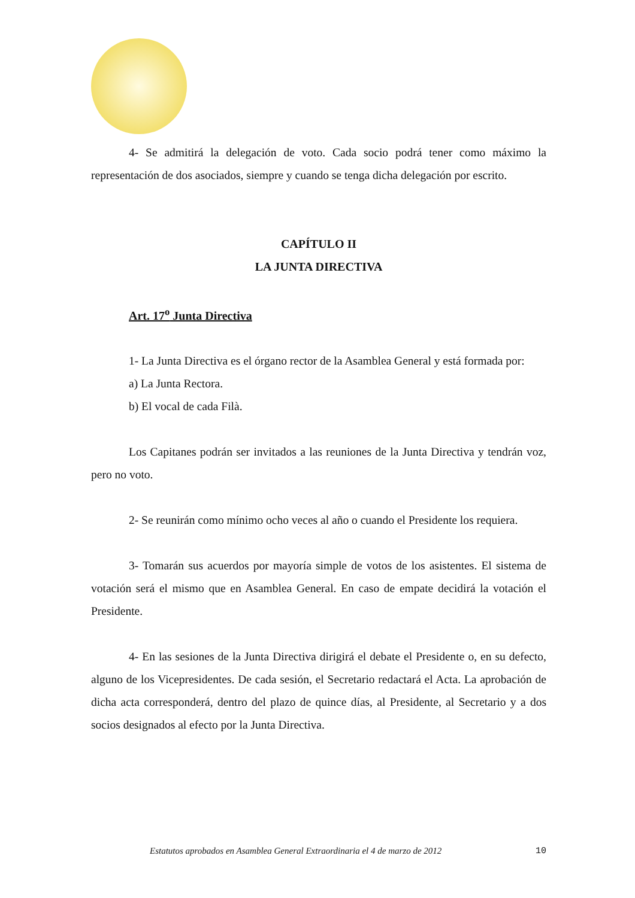4- Se admitirá la delegación de voto. Cada socio podrá tener como máximo la representación de dos asociados, siempre y cuando se tenga dicha delegación por escrito.
CAPÍTULO II
LA JUNTA DIRECTIVA
Art. 17<sup>o</sup> Junta Directiva
1- La Junta Directiva es el órgano rector de la Asamblea General y está formada por:
a) La Junta Rectora.
b) El vocal de cada Filà.
Los Capitanes podrán ser invitados a las reuniones de la Junta Directiva y tendrán voz, pero no voto.
2- Se reunirán como mínimo ocho veces al año o cuando el Presidente los requiera.
3- Tomarán sus acuerdos por mayoría simple de votos de los asistentes. El sistema de votación será el mismo que en Asamblea General. En caso de empate decidirá la votación el Presidente.
4- En las sesiones de la Junta Directiva dirigirá el debate el Presidente o, en su defecto, alguno de los Vicepresidentes. De cada sesión, el Secretario redactará el Acta. La aprobación de dicha acta corresponderá, dentro del plazo de quince días, al Presidente, al Secretario y a dos socios designados al efecto por la Junta Directiva.
Estatutos aprobados en Asamblea General Extraordinaria el 4 de marzo de 2012 10